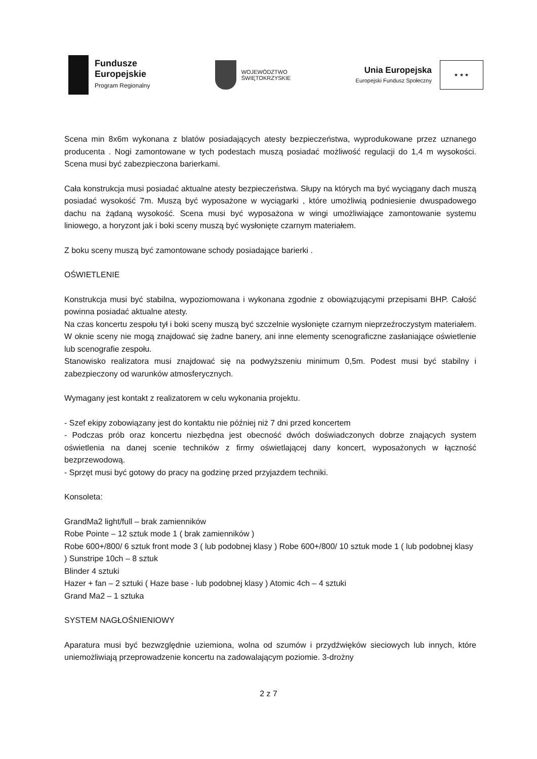Fundusze
Europejskie
Program Regionalny
WOJEWÓDZTWO
ŚWIĘTOKRZYSKIE
Unia Europejska
Europejski Fundusz Społeczny
★ ★ ★
Scena min 8x6m wykonana z blatów posiadających atesty bezpieczeństwa, wyprodukowane przez uznanego producenta . Nogi zamontowane w tych podestach muszą posiadać możliwość regulacji do 1,4 m wysokości. Scena musi być zabezpieczona barierkami.
Cała konstrukcja musi posiadać aktualne atesty bezpieczeństwa. Słupy na których ma być wyciągany dach muszą posiadać wysokość 7m. Muszą być wyposażone w wyciągarki , które umożliwią podniesienie dwuspadowego dachu na żądaną wysokość. Scena musi być wyposażona w wingi umożliwiające zamontowanie systemu liniowego, a horyzont jak i boki sceny muszą być wysłonięte czarnym materiałem.
Z boku sceny muszą być zamontowane schody posiadające barierki .
OŚWIETLENIE
Konstrukcja musi być stabilna, wypoziomowana i wykonana zgodnie z obowiązującymi przepisami BHP. Całość powinna posiadać aktualne atesty.
Na czas koncertu zespołu tył i boki sceny muszą być szczelnie wysłonięte czarnym nieprzeźroczystym materiałem. W oknie sceny nie mogą znajdować się żadne banery, ani inne elementy scenograficzne zasłaniające oświetlenie lub scenografie zespołu.
Stanowisko realizatora musi znajdować się na podwyższeniu minimum 0,5m. Podest musi być stabilny i zabezpieczony od warunków atmosferycznych.
Wymagany jest kontakt z realizatorem w celu wykonania projektu.
- Szef ekipy zobowiązany jest do kontaktu nie później niż 7 dni przed koncertem
- Podczas prób oraz koncertu niezbędna jest obecność dwóch doświadczonych dobrze znających system oświetlenia na danej scenie techników z firmy oświetlającej dany koncert, wyposażonych w łączność bezprzewodową.
- Sprzęt musi być gotowy do pracy na godzinę przed przyjazdem techniki.
Konsoleta:
GrandMa2 light/full – brak zamienników
Robe Pointe – 12 sztuk mode 1 ( brak zamienników )
Robe 600+/800/ 6 sztuk front mode 3 ( lub podobnej klasy ) Robe 600+/800/ 10 sztuk mode 1 ( lub podobnej klasy ) Sunstripe 10ch – 8 sztuk
Blinder 4 sztuki
Hazer + fan – 2 sztuki ( Haze base - lub podobnej klasy ) Atomic 4ch – 4 sztuki
Grand Ma2 – 1 sztuka
SYSTEM NAGŁOŚNIENIOWY
Aparatura musi być bezwzględnie uziemiona, wolna od szumów i przydźwięków sieciowych lub innych, które uniemożliwiają przeprowadzenie koncertu na zadowalającym poziomie. 3-drożny
2 z 7